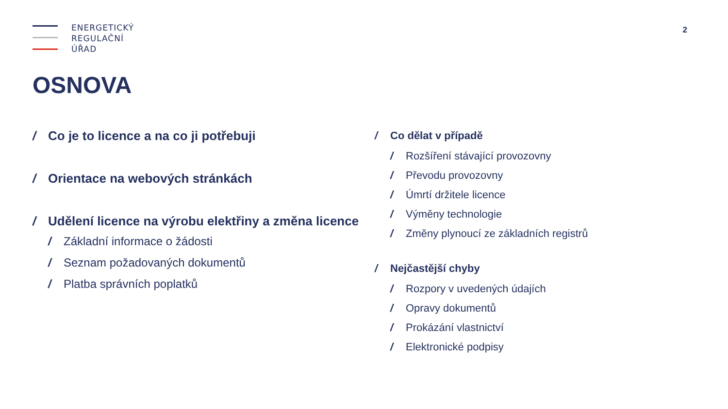ENERGETICKÝ
REGULAČNÍ
ÚŘAD
2
OSNOVA
/ Co je to licence a na co ji potřebuji
/ Orientace na webových stránkách
/ Udělení licence na výrobu elektřiny a změna licence
/ Základní informace o žádosti
/ Seznam požadovaných dokumentů
/ Platba správních poplatků
/ Co dělat v případě
/ Rozšíření stávající provozovny
/ Převodu provozovny
/ Úmrtí držitele licence
/ Výměny technologie
/ Změny plynoucí ze základních registrů
/ Nejčastější chyby
/ Rozpory v uvedených údajích
/ Opravy dokumentů
/ Prokázání vlastnictví
/ Elektronické podpisy